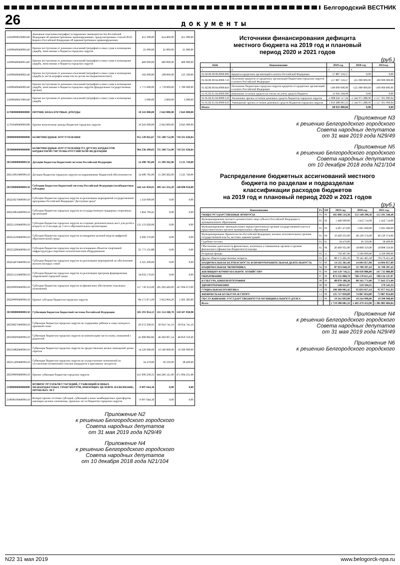Белгородский ВЕСТНИК
26
документы
| 11643000010000140 | Денежные взыскания (штрафы) за нарушение законодательства Российской Федерации об административных правонарушениях, предусмотренные статьей 20.25 Кодекса Российской Федерации об административных правонарушениях | 453 300,00 | 454 400,00 | 455 900,00 |
| 11690040040000140 | Прочие поступления от денежных взысканий (штрафов) и иных сумм в возмещение ущерба, зачисляемые в бюджеты городских округов | 25 000,00 | 25 000,00 | 25 000,00 |
| 11690040040001140 | Прочие поступления от денежных взысканий (штрафов) и иных сумм в возмещение ущерба, зачисляемые в бюджеты городских округов | 400 000,00 | 400 000,00 | 400 000,00 |
| 11690040040002140 | Прочие поступления от денежных взысканий (штрафов) и иных сумм в возмещение ущерба (в части штрафов комиссии по делам несовершеннолетних) | 102 000,00 | 108 000,00 | 123 500,00 |
| 11690040046000140 | Прочие поступления от денежных взысканий (штрафов) и иных сумм в возмещение ущерба, зачисляемые в бюджеты городских округов (федеральные государственные органы) | 1 775 000,00 | 1 778 000,00 | 1 780 000,00 |
| 11690040047000140 | Прочие поступления от денежных взысканий (штрафов) и иных сумм в возмещение ущерба | 3 000,00 | 3 000,00 | 3 000,00 |
| 11700000000000000 | ПРОЧИЕ НЕНАЛОГОВЫЕ ДОХОДЫ | 10 243 000,00 | 2 643 000,00 | 2 643 000,00 |
| 11705040040000180 | Прочие неналоговые доходы бюджетов городских округов | 10 243 000,00 | 2 643 000,00 | 2 643 000,00 |
| 20000000000000000 | БЕЗВОЗМЕЗДНЫЕ ПОСТУПЛЕНИЯ | 955 128 845,67 | 735 508 754,90 | 710 331 636,04 |
| 20200000000000000 | БЕЗВОЗМЕЗДНЫЕ ПОСТУПЛЕНИЯ ОТ ДРУГИХ БЮДЖЕТОВ БЮДЖЕТНОЙ СИСТЕМЫ РОССИЙСКОЙ ФЕДЕРАЦИИ | 964 236 490,03 | 735 508 754,90 | 710 331 636,04 |
| 20210000000000150 | Дотации бюджетам бюджетной системы Российской Федерации | 14 498 785,00 | 15 209 262,00 | 3 125 749,00 |
| 20215001040000150 | Дотации бюджетам городских округов на выравнивание бюджетной обеспеченности | 14 498 785,00 | 15 209 262,00 | 3 125 749,00 |
| 20220000000000150 | Субсидии бюджетам бюджетной системы Российской Федерации (межбюджетные субсидии) | 444 545 850,91 | 189 145 324,20 | 148 698 056,00 |
| 20225027040000150 | Субсидии бюджетам городских округов на реализацию мероприятий государственной программы Российской Федерации "Доступная среда" | 1 350 000,00 | 0,00 | 0,00 |
| 20225081040000150 | Субсидии бюджетам городских округов на государственную поддержку спортивных организаций | 1 824 769,41 | 0,00 | 0,00 |
| 20225159040000150 | Субсидии бюджетам городских округов на создание дополнительных мест для детей в возрасте от 2 месяцев до 3 лет в образовательных организациях | 135 133 620,00 | 0,00 | 0,00 |
| 20225210040000150 | Субсидии бюджетам городских округов на внедрение целевой модели цифровой образовательной среды | 2 200 370,00 | 0,00 | 0,00 |
| 20225228040000150 | Субсидии бюджетам городских округов на оснащение объектов спортивной инфраструктуры спортивно-технологическим оборудованием | 25 773 195,88 | 0,00 | 0,00 |
| 20225497040000150 | Субсидии бюджетам городских округов на реализацию мероприятий по обеспечению жильем молодых семей | 2 325 200,60 | 0,00 | 0,00 |
| 20225555040000150 | Субсидии бюджетам городских округов на реализацию программ формирования современной городской среды | 34 032 570,93 | 0,00 | 0,00 |
| 20229999040000150 | Субсидии бюджетам городских округов на финансовое обеспечение отдельных полномочий | 157 730 253,00 | 185 292 420,00 | 147 094 673,00 |
| 20229999040000150 | Прочие субсидии бюджетам городских округов | 84 175 871,09 | 3 852 904,20 | 1 603 383,00 |
| 20230000000000150 | Субвенции бюджетам бюджетной системы Российской Федерации | 505 191 854,12 | 531 154 168,70 | 558 507 830,98 |
| 20230027040000150 | Субвенции бюджетам городских округов на содержание ребенка в семье опекуна и приемной семье | 29 272 290,95 | 30 054 741,10 | 30 054 741,10 |
| 20230029040000150 | Субвенции бюджетам городских округов на компенсацию части платы, взимаемой с родителей | 45 668 862,82 | 46 262 967,54 | 46 850 359,20 |
| 20235082040000150 | Субвенции бюджетам городских округов на предоставление жилых помещений детям-сиротам | 14 520 000,00 | 10 560 000,00 | 10 560 000,00 |
| 20235120040000150 | Субвенции бюджетам городских округов на осуществление полномочий по составлению (изменению) списков кандидатов в присяжные заседатели | 34 470,00 | 36 339,00 | 38 499,00 |
| 20239999040000150 | Прочие субвенции бюджетам городских округов | 415 696 230,35 | 444 240 121,06 | 471 004 231,68 |
| 21900000000000000 | ВОЗВРАТ ОСТАТКОВ СУБСИДИЙ, СУБВЕНЦИЙ И ИНЫХ МЕЖБЮДЖЕТНЫХ ТРАНСФЕРТОВ, ИМЕЮЩИХ ЦЕЛЕВОЕ НАЗНАЧЕНИЕ, ПРОШЛЫХ ЛЕТ | -9 097 644,36 | 0,00 | 0,00 |
| 21960010040000150 | Возврат прочих остатков субсидий, субвенций и иных межбюджетных трансфертов, имеющих целевое назначение, прошлых лет из бюджетов городских округов | -9 097 644,36 | 0,00 | 0,00 |
Приложение N2
к решению Белгородского городского
Совета народных депутатов
от 31 мая 2019 года N29/49
Приложение N4
к решению Белгородского городского
Совета народных депутатов
от 10 декабря 2018 года N21/104
Источники финансирования дефицита
местного бюджета на 2019 год и плановый
период 2020 и 2021 годов
(руб.)
| КБК | Наименование | 2019 год | 2020 год | 2021год |
| --- | --- | --- | --- | --- |
| 1 | 2 | 3 | 4 | 5 |
| 01.02.00.00.00.0000.000 | Кредиты кредитных организаций в валюте Российской Федерации | 57 887 316,57 | 0,00 | 0,00 |
| 01.02.00.00.04.0000.710 | Получение кредитов от кредитных организаций бюджетами городских округов в валюте Российской Федерации | 157 887 316,57 | 125 000 000,00 | 100 000 000,00 |
| 01.02.00.00.04.0000.810 | Погашение бюджетами городских округов кредитов от кредитных организаций в валюте Российской Федерации | -100 000 000,00 | -125 000 000,00 | -100 000 000,00 |
| 01.05.02.01.04.0000.000 | Изменение остатков средств на счетах по учету средств бюджета | 11 045 564,09 | 0,00 | 0,00 |
| 01.05.02.01.04.0000.510 | Увеличение прочих остатков денежных средств бюджетов городских округов | -1 808 243 117,24 | -1 544 971 288,90 | -1 517 391 990,04 |
| 01.05.02.01.04.0000.610 | Уменьшение прочих остатков денежных средств бюджетов городских округов | 1 819 288 681,33 | 1 544 971 288,90 | 1 517 391 990,04 |
| Итого: | | 68 932 880,66 | 0,00 | 0,00 |
Приложение N3
к решению Белгородского городского
Совета народных депутатов
от 31 мая 2019 года N29/49
Приложение N5
к решению Белгородского городского
Совета народных депутатов
от 10 декабря 2018 года N21/104
Распределение бюджетных ассигнований местного
бюджета по разделам и подразделам
классификации расходов бюджетов
на 2019 год и плановый период 2020 и 2021 годов
(руб.)
| Наименование | Рз | ПР | 2019 год | 2020 год | 2021 год |
| --- | --- | --- | --- | --- | --- |
| ОБЩЕГОСУДАРСТВЕННЫЕ ВОПРОСЫ | 01 | 00 | 165 606 533,36 | 152 148 200,58 | 152 181 346,40 |
| Функционирование высшего должностного лица субъекта Российской Федерации и муниципального образования | 01 | 02 | 1 446 690,00 | 1 412 714,00 | 1 412 714,00 |
| Функционирование законодательных (представительных) органов государственной власти и представительных органов муниципальных образований | 01 | 03 | 4 267 473,00 | 5 025 949,00 | 5 025 949,00 |
| Функционирование Правительства Российской Федерации, высших исполнительных органов государственной власти, местных администраций | 01 | 04 | 50 420 235,00 | 46 129 374,00 | 46 129 374,00 |
| Судебная система | 01 | 05 | 34 470,00 | 36 339,00 | 38 499,00 |
| Обеспечение деятельности финансовых, налоговых и таможенных органов и органов финансового (финансово-бюджетного) надзора | 01 | 06 | 20 469 935,00 | 18 898 359,00 | 18 898 359,00 |
| Резервные фонды | 01 | 11 | 792 467,00 | 2 500 000,00 | 2 500 000,00 |
| Другие общегосударственные вопросы | 01 | 13 | 88 175 265,36 | 78 145 465,58 | 78 176 451,40 |
| НАЦИОНАЛЬНАЯ БЕЗОПАСНОСТЬ И ПРАВООХРАНИТЕЛЬНАЯ ДЕЯТЕЛЬНОСТЬ | 03 | 00 | 14 535 361,40 | 14 694 857,00 | 14 694 857,00 |
| НАЦИОНАЛЬНАЯ ЭКОНОМИКА | 04 | 00 | 87 923 640,59 | 31 700 207,43 | 31 700 207,43 |
| ЖИЛИЩНО-КОММУНАЛЬНОЕ ХОЗЯЙСТВО | 05 | 00 | 243 150 716,55 | 166 928 886,88 | 147 732 886,88 |
| ОБРАЗОВАНИЕ | 07 | 00 | 873 235 868,79 | 766 178 615,43 | 768 134 537,07 |
| КУЛЬТУРА, КИНЕМАТОГРАФИЯ | 08 | 00 | 88 870 186,36 | 80 343 771,00 | 77 643 371,00 |
| ЗДРАВООХРАНЕНИЕ | 09 | 00 | 538 655,97 | 559 504,25 | 579 542,33 |
| СОЦИАЛЬНАЯ ПОЛИТИКА | 10 | 00 | 100 360 005,42 | 95 833 027,43 | 97 077 915,93 |
| ФИЗИЧЕСКАЯ КУЛЬТУРА И СПОРТ | 11 | 00 | 125 717 820,89 | 74 867 824,00 | 72 867 824,00 |
| ОБСЛУЖИВАНИЕ ГОСУДАРСТВЕННОГО И МУНИЦИПАЛЬНОГО ДОЛГА | 13 | 00 | 19 341 892,00 | 19 244 996,00 | 19 290 996,00 |
| Всего | | | 1 719 280 681,33 | 1 402 479 453,90 | 1 381 882 684,04 |
Приложение N4
к решению Белгородского городского
Совета народных депутатов
от 31 мая 2019 года N29/49
Приложение N6
к решению Белгородского городского
N22 31 мая 2019 www.belogorck-npa.ru